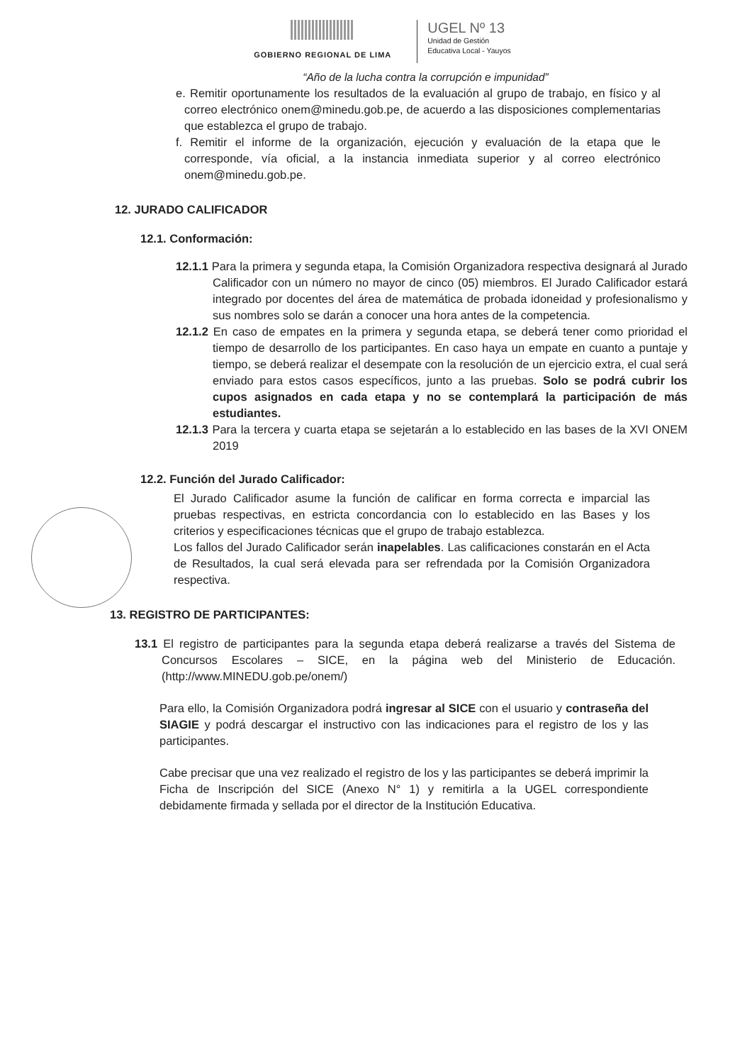GOBIERNO REGIONAL DE LIMA
UGEL Nº 13
Unidad de Gestión
Educativa Local - Yauyos
“Año de la lucha contra la corrupción e impunidad”
e. Remitir oportunamente los resultados de la evaluación al grupo de trabajo, en físico y al correo electrónico onem@minedu.gob.pe, de acuerdo a las disposiciones complementarias que establezca el grupo de trabajo.
f. Remitir el informe de la organización, ejecución y evaluación de la etapa que le corresponde, vía oficial, a la instancia inmediata superior y al correo electrónico onem@minedu.gob.pe.
12. JURADO CALIFICADOR
12.1. Conformación:
12.1.1 Para la primera y segunda etapa, la Comisión Organizadora respectiva designará al Jurado Calificador con un número no mayor de cinco (05) miembros. El Jurado Calificador estará integrado por docentes del área de matemática de probada idoneidad y profesionalismo y sus nombres solo se darán a conocer una hora antes de la competencia.
12.1.2 En caso de empates en la primera y segunda etapa, se deberá tener como prioridad el tiempo de desarrollo de los participantes. En caso haya un empate en cuanto a puntaje y tiempo, se deberá realizar el desempate con la resolución de un ejercicio extra, el cual será enviado para estos casos específicos, junto a las pruebas. Solo se podrá cubrir los cupos asignados en cada etapa y no se contemplará la participación de más estudiantes.
12.1.3 Para la tercera y cuarta etapa se sejetarán a lo establecido en las bases de la XVI ONEM 2019
12.2. Función del Jurado Calificador:
El Jurado Calificador asume la función de calificar en forma correcta e imparcial las pruebas respectivas, en estricta concordancia con lo establecido en las Bases y los criterios y especificaciones técnicas que el grupo de trabajo establezca.
Los fallos del Jurado Calificador serán inapelables. Las calificaciones constarán en el Acta de Resultados, la cual será elevada para ser refrendada por la Comisión Organizadora respectiva.
13. REGISTRO DE PARTICIPANTES:
13.1 El registro de participantes para la segunda etapa deberá realizarse a través del Sistema de Concursos Escolares – SICE, en la página web del Ministerio de Educación. (http://www.MINEDU.gob.pe/onem/)
Para ello, la Comisión Organizadora podrá ingresar al SICE con el usuario y contraseña del SIAGIE y podrá descargar el instructivo con las indicaciones para el registro de los y las participantes.
Cabe precisar que una vez realizado el registro de los y las participantes se deberá imprimir la Ficha de Inscripción del SICE (Anexo N° 1) y remitirla a la UGEL correspondiente debidamente firmada y sellada por el director de la Institución Educativa.